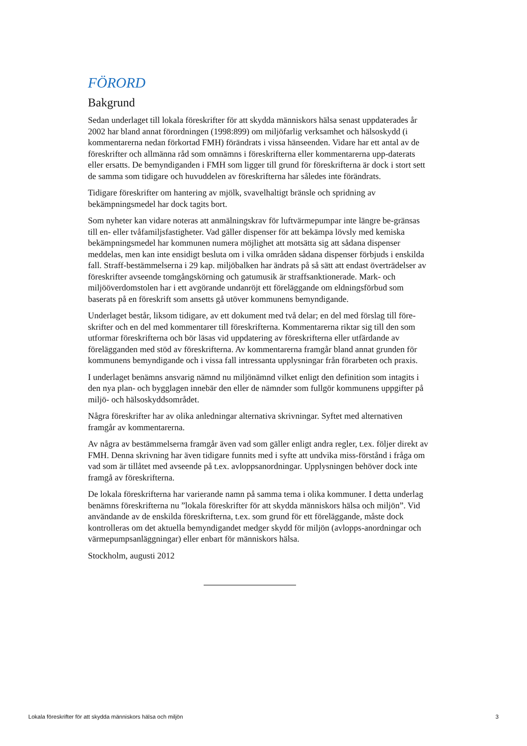FÖRORD
Bakgrund
Sedan underlaget till lokala föreskrifter för att skydda människors hälsa senast uppdaterades år 2002 har bland annat förordningen (1998:899) om miljöfarlig verksamhet och hälsoskydd (i kommentarerna nedan förkortad FMH) förändrats i vissa hänseenden. Vidare har ett antal av de föreskrifter och allmänna råd som omnämns i föreskrifterna eller kommentarerna upp-daterats eller ersatts. De bemyndiganden i FMH som ligger till grund för föreskrifterna är dock i stort sett de samma som tidigare och huvuddelen av föreskrifterna har således inte förändrats.
Tidigare föreskrifter om hantering av mjölk, svavelhaltigt bränsle och spridning av bekämpningsmedel har dock tagits bort.
Som nyheter kan vidare noteras att anmälningskrav för luftvärmepumpar inte längre be-gränsas till en- eller tvåfamiljsfastigheter. Vad gäller dispenser för att bekämpa lövsly med kemiska bekämpningsmedel har kommunen numera möjlighet att motsätta sig att sådana dispenser meddelas, men kan inte ensidigt besluta om i vilka områden sådana dispenser förbjuds i enskilda fall. Straff-bestämmelserna i 29 kap. miljöbalken har ändrats på så sätt att endast överträdelser av föreskrifter avseende tomgångskörning och gatumusik är straffsanktionerade. Mark- och miljööverdomstolen har i ett avgörande undanröjt ett föreläggande om eldningsförbud som baserats på en föreskrift som ansetts gå utöver kommunens bemyndigande.
Underlaget består, liksom tidigare, av ett dokument med två delar; en del med förslag till före-skrifter och en del med kommentarer till föreskrifterna. Kommentarerna riktar sig till den som utformar föreskrifterna och bör läsas vid uppdatering av föreskrifterna eller utfärdande av förelägganden med stöd av föreskrifterna. Av kommentarerna framgår bland annat grunden för kommunens bemyndigande och i vissa fall intressanta upplysningar från förarbeten och praxis.
I underlaget benämns ansvarig nämnd nu miljönämnd vilket enligt den definition som intagits i den nya plan- och bygglagen innebär den eller de nämnder som fullgör kommunens uppgifter på miljö- och hälsoskyddsområdet.
Några föreskrifter har av olika anledningar alternativa skrivningar. Syftet med alternativen framgår av kommentarerna.
Av några av bestämmelserna framgår även vad som gäller enligt andra regler, t.ex. följer direkt av FMH. Denna skrivning har även tidigare funnits med i syfte att undvika miss-förstånd i fråga om vad som är tillåtet med avseende på t.ex. avloppsanordningar. Upplysningen behöver dock inte framgå av föreskrifterna.
De lokala föreskrifterna har varierande namn på samma tema i olika kommuner. I detta underlag benämns föreskrifterna nu ”lokala föreskrifter för att skydda människors hälsa och miljön”. Vid användande av de enskilda föreskrifterna, t.ex. som grund för ett föreläggande, måste dock kontrolleras om det aktuella bemyndigandet medger skydd för miljön (avlopps-anordningar och värmepumpsanläggningar) eller enbart för människors hälsa.
Stockholm, augusti 2012
Lokala föreskrifter för att skydda människors hälsa och miljön 3